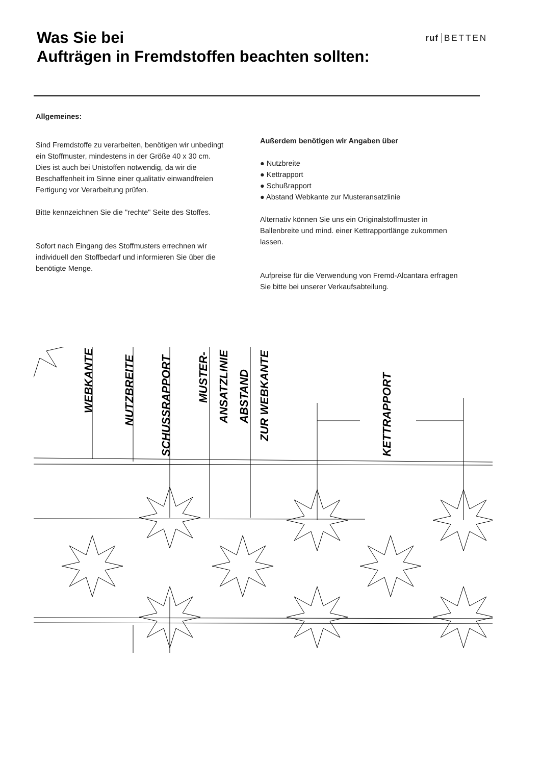Was Sie bei
Aufträgen in Fremdstoffen beachten sollten:
ruf BETTEN
Allgemeines:
Sind Fremdstoffe zu verarbeiten, benötigen wir unbedingt ein Stoffmuster, mindestens in der Größe 40 x 30 cm. Dies ist auch bei Unistoffen notwendig, da wir die Beschaffenheit im Sinne einer qualitativ einwandfreien Fertigung vor Verarbeitung prüfen.
Bitte kennzeichnen Sie die "rechte" Seite des Stoffes.
Sofort nach Eingang des Stoffmusters errechnen wir individuell den Stoffbedarf und informieren Sie über die benötigte Menge.
Außerdem benötigen wir Angaben über
● Nutzbreite
● Kettrapport
● Schußrapport
● Abstand Webkante zur Musteransatzlinie
Alternativ können Sie uns ein Originalstoffmuster in Ballenbreite und mind. einer Kettrapportlänge zukommen lassen.
Aufpreise für die Verwendung von Fremd-Alcantara erfragen Sie bitte bei unserer Verkaufsabteilung.
WEBKANTE
NUTZBREITE
SCHUSSRAPPORT
MUSTER-
ANSATZLINIE
ABSTAND
ZUR WEBKANTE
KETTRAPPORT